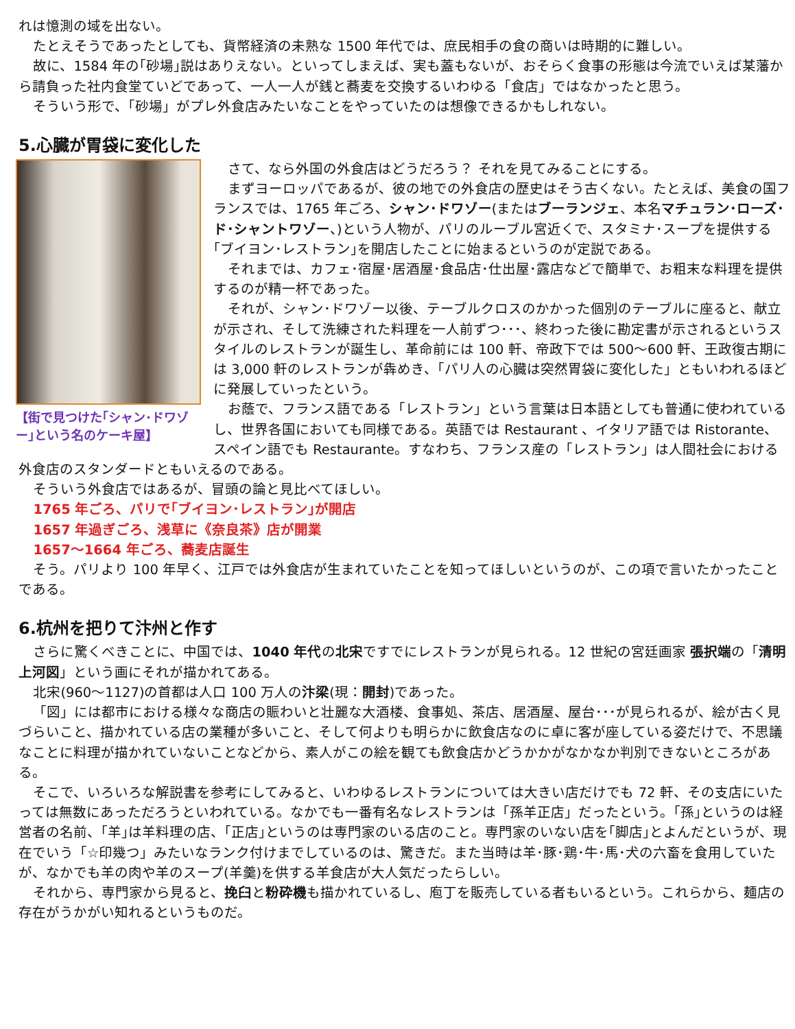れは憶測の域を出ない。
たとえそうであったとしても、貨幣経済の未熟な 1500 年代では、庶民相手の食の商いは時期的に難しい。
故に、1584 年の｢砂場｣説はありえない。といってしまえば、実も蓋もないが、おそらく食事の形態は今流でいえば某藩から請負った社内食堂ていどであって、一人一人が銭と蕎麦を交換するいわゆる「食店」ではなかったと思う。
そういう形で、「砂場」がプレ外食店みたいなことをやっていたのは想像できるかもしれない。
5.心臓が胃袋に変化した
【街で見つけた｢シャン･ドワゾー｣という名のケーキ屋】
さて、なら外国の外食店はどうだろう？ それを見てみることにする。
まずヨーロッパであるが、彼の地での外食店の歴史はそう古くない。たとえば、美食の国フランスでは、1765 年ごろ、シャン･ドワゾー(またはブーランジェ、本名マチュラン･ローズ･ド･シャントワゾー、)という人物が、パリのルーブル宮近くで、スタミナ･スープを提供する｢ブイヨン･レストラン｣を開店したことに始まるというのが定説である。
それまでは、カフェ･宿屋･居酒屋･食品店･仕出屋･露店などで簡単で、お粗末な料理を提供するのが精一杯であった。
それが、シャン･ドワゾー以後、テーブルクロスのかかった個別のテーブルに座ると、献立が示され、そして洗練された料理を一人前ずつ･･･、終わった後に勘定書が示されるというスタイルのレストランが誕生し、革命前には 100 軒、帝政下では 500～600 軒、王政復古期には 3,000 軒のレストランが犇めき、「パリ人の心臓は突然胃袋に変化した」ともいわれるほどに発展していったという。
お蔭で、フランス語である「レストラン」という言葉は日本語としても普通に使われているし、世界各国においても同様である。英語では Restaurant 、イタリア語では Ristorante、スペイン語でも Restaurante。すなわち、フランス産の「レストラン」は人間社会における外食店のスタンダードともいえるのである。
そういう外食店ではあるが、冒頭の論と見比べてほしい。
1765 年ごろ、パリで｢ブイヨン･レストラン｣が開店
1657 年過ぎごろ、浅草に《奈良茶》店が開業
1657～1664 年ごろ、蕎麦店誕生
そう。パリより 100 年早く、江戸では外食店が生まれていたことを知ってほしいというのが、この項で言いたかったことである。
6.杭州を把りて汴州と作す
さらに驚くべきことに、中国では、1040 年代の北宋ですでにレストランが見られる。12 世紀の宮廷画家 張択端の「清明上河図」という画にそれが描かれてある。
北宋(960～1127)の首都は人口 100 万人の汴梁(現：開封)であった。
「図」には都市における様々な商店の賑わいと壮麗な大酒楼、食事処、茶店、居酒屋、屋台･･･が見られるが、絵が古く見づらいこと、描かれている店の業種が多いこと、そして何よりも明らかに飲食店なのに卓に客が座している姿だけで、不思議なことに料理が描かれていないことなどから、素人がこの絵を観ても飲食店かどうかかがなかなか判別できないところがある。
そこで、いろいろな解説書を参考にしてみると、いわゆるレストランについては大きい店だけでも 72 軒、その支店にいたっては無数にあっただろうといわれている。なかでも一番有名なレストランは「孫羊正店」だったという。｢孫｣というのは経営者の名前、｢羊｣は羊料理の店、｢正店｣というのは専門家のいる店のこと。専門家のいない店を｢脚店｣とよんだというが、現在でいう「☆印幾つ」みたいなランク付けまでしているのは、驚きだ。また当時は羊･豚･鶏･牛･馬･犬の六畜を食用していたが、なかでも羊の肉や羊のスープ(羊羹)を供する羊食店が大人気だったらしい。
それから、専門家から見ると、挽臼と粉砕機も描かれているし、庖丁を販売している者もいるという。これらから、麺店の存在がうかがい知れるというものだ。